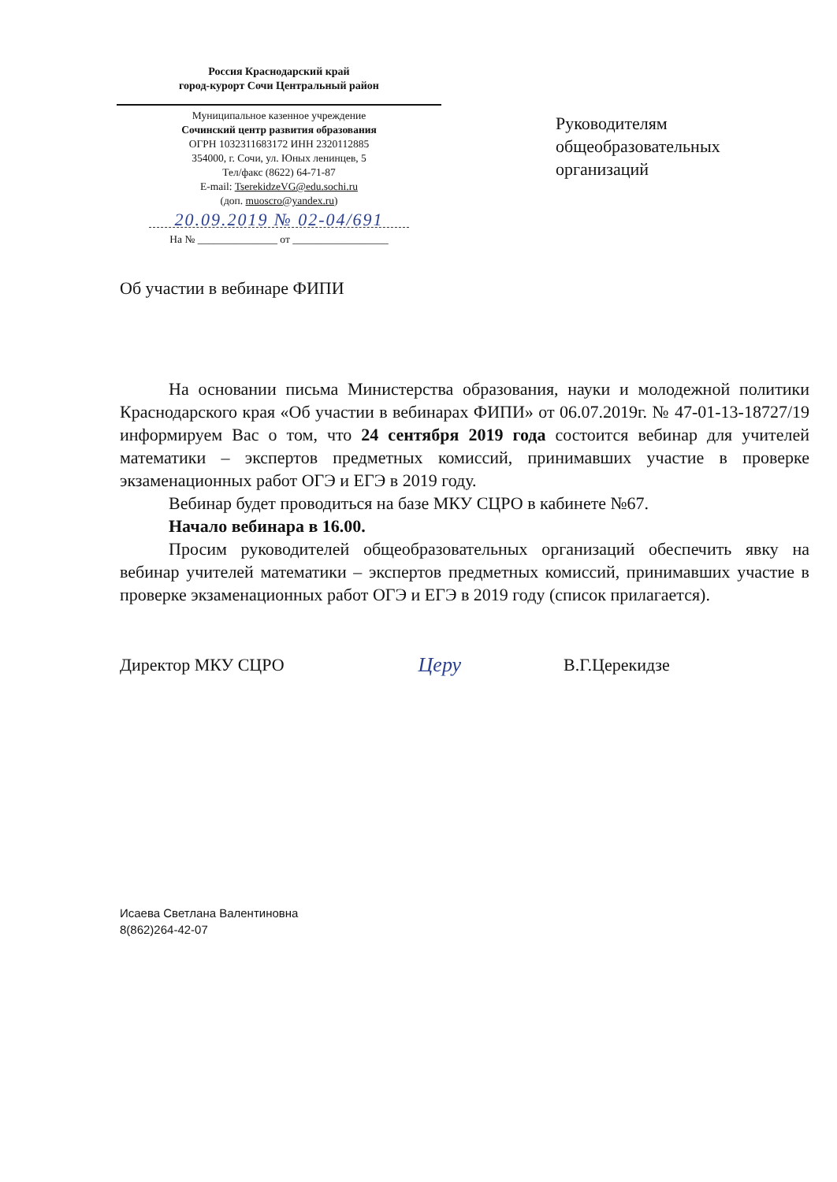Россия Краснодарский край
город-курорт Сочи Центральный район
Муниципальное казенное учреждение
Сочинский центр развития образования
ОГРН 1032311683172 ИНН 2320112885
354000, г. Сочи, ул. Юных ленинцев, 5
Тел/факс (8622) 64-71-87
E-mail: TserekidzeVG@edu.sochi.ru
(доп. muoscro@yandex.ru)
20.09.2019 № 02-04/691
На № _______________ от __________________
Руководителям
общеобразовательных
организаций
Об участии в вебинаре ФИПИ
На основании письма Министерства образования, науки и молодежной политики Краснодарского края «Об участии в вебинарах ФИПИ» от 06.07.2019г. № 47-01-13-18727/19 информируем Вас о том, что 24 сентября 2019 года состоится вебинар для учителей математики – экспертов предметных комиссий, принимавших участие в проверке экзаменационных работ ОГЭ и ЕГЭ в 2019 году.
Вебинар будет проводиться на базе МКУ СЦРО в кабинете №67.
Начало вебинара в 16.00.
Просим руководителей общеобразовательных организаций обеспечить явку на вебинар учителей математики – экспертов предметных комиссий, принимавших участие в проверке экзаменационных работ ОГЭ и ЕГЭ в 2019 году (список прилагается).
Директор МКУ СЦРО Церу В.Г.Церекидзе
Исаева Светлана Валентиновна
8(862)264-42-07